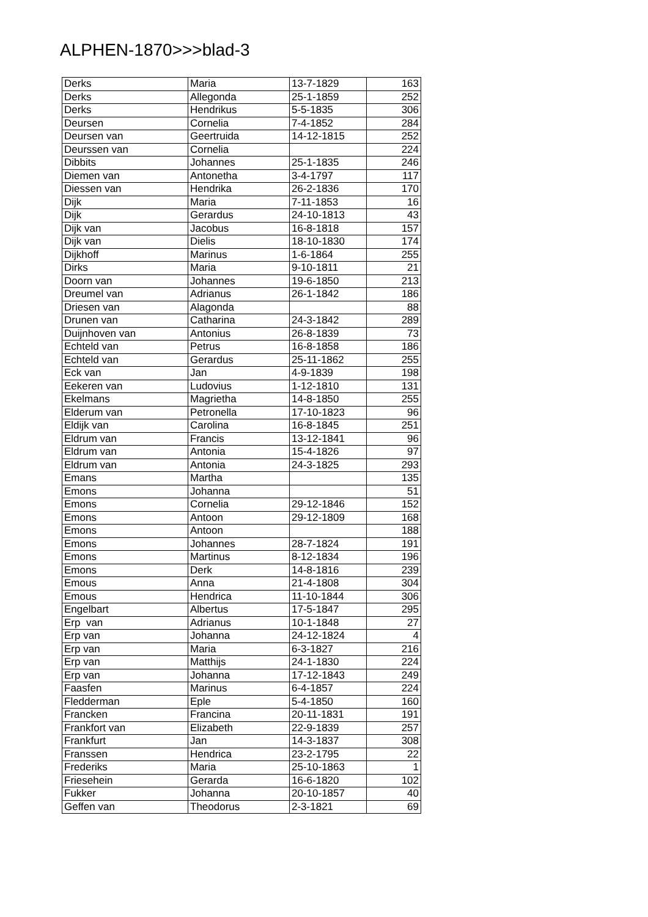ALPHEN-1870>>>blad-3
| Derks | Maria | 13-7-1829 | 163 |
| Derks | Allegonda | 25-1-1859 | 252 |
| Derks | Hendrikus | 5-5-1835 | 306 |
| Deursen | Cornelia | 7-4-1852 | 284 |
| Deursen van | Geertruida | 14-12-1815 | 252 |
| Deurssen van | Cornelia | | 224 |
| Dibbits | Johannes | 25-1-1835 | 246 |
| Diemen van | Antonetha | 3-4-1797 | 117 |
| Diessen van | Hendrika | 26-2-1836 | 170 |
| Dijk | Maria | 7-11-1853 | 16 |
| Dijk | Gerardus | 24-10-1813 | 43 |
| Dijk van | Jacobus | 16-8-1818 | 157 |
| Dijk van | Dielis | 18-10-1830 | 174 |
| Dijkhoff | Marinus | 1-6-1864 | 255 |
| Dirks | Maria | 9-10-1811 | 21 |
| Doorn van | Johannes | 19-6-1850 | 213 |
| Dreumel van | Adrianus | 26-1-1842 | 186 |
| Driesen van | Alagonda | | 88 |
| Drunen van | Catharina | 24-3-1842 | 289 |
| Duijnhoven van | Antonius | 26-8-1839 | 73 |
| Echteld van | Petrus | 16-8-1858 | 186 |
| Echteld van | Gerardus | 25-11-1862 | 255 |
| Eck van | Jan | 4-9-1839 | 198 |
| Eekeren van | Ludovius | 1-12-1810 | 131 |
| Ekelmans | Magrietha | 14-8-1850 | 255 |
| Elderum van | Petronella | 17-10-1823 | 96 |
| Eldijk van | Carolina | 16-8-1845 | 251 |
| Eldrum van | Francis | 13-12-1841 | 96 |
| Eldrum van | Antonia | 15-4-1826 | 97 |
| Eldrum van | Antonia | 24-3-1825 | 293 |
| Emans | Martha | | 135 |
| Emons | Johanna | | 51 |
| Emons | Cornelia | 29-12-1846 | 152 |
| Emons | Antoon | 29-12-1809 | 168 |
| Emons | Antoon | | 188 |
| Emons | Johannes | 28-7-1824 | 191 |
| Emons | Martinus | 8-12-1834 | 196 |
| Emons | Derk | 14-8-1816 | 239 |
| Emous | Anna | 21-4-1808 | 304 |
| Emous | Hendrica | 11-10-1844 | 306 |
| Engelbart | Albertus | 17-5-1847 | 295 |
| Erp van | Adrianus | 10-1-1848 | 27 |
| Erp van | Johanna | 24-12-1824 | 4 |
| Erp van | Maria | 6-3-1827 | 216 |
| Erp van | Matthijs | 24-1-1830 | 224 |
| Erp van | Johanna | 17-12-1843 | 249 |
| Faasfen | Marinus | 6-4-1857 | 224 |
| Fledderman | Eple | 5-4-1850 | 160 |
| Francken | Francina | 20-11-1831 | 191 |
| Frankfort van | Elizabeth | 22-9-1839 | 257 |
| Frankfurt | Jan | 14-3-1837 | 308 |
| Franssen | Hendrica | 23-2-1795 | 22 |
| Frederiks | Maria | 25-10-1863 | 1 |
| Friesehein | Gerarda | 16-6-1820 | 102 |
| Fukker | Johanna | 20-10-1857 | 40 |
| Geffen van | Theodorus | 2-3-1821 | 69 |